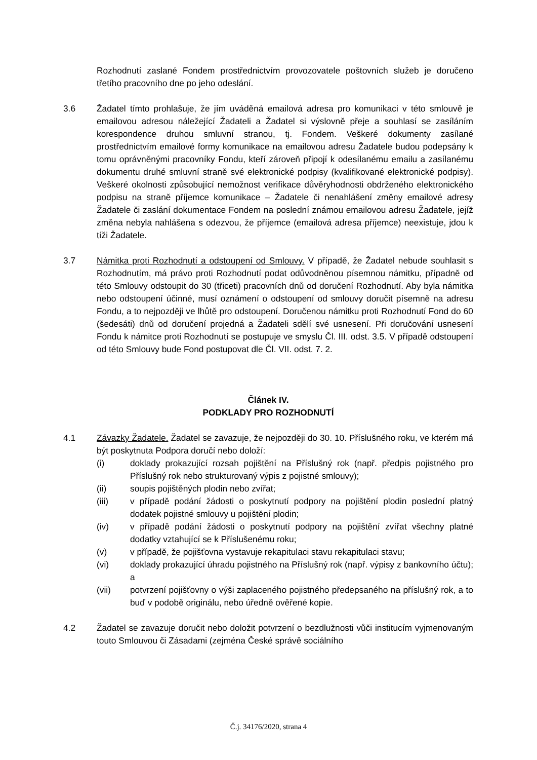Rozhodnutí zaslané Fondem prostřednictvím provozovatele poštovních služeb je doručeno třetího pracovního dne po jeho odeslání.
3.6 Žadatel tímto prohlašuje, že jím uváděná emailová adresa pro komunikaci v této smlouvě je emailovou adresou náležející Žadateli a Žadatel si výslovně přeje a souhlasí se zasíláním korespondence druhou smluvní stranou, tj. Fondem. Veškeré dokumenty zasílané prostřednictvím emailové formy komunikace na emailovou adresu Žadatele budou podepsány k tomu oprávněnými pracovníky Fondu, kteří zároveň připojí k odesílanému emailu a zasílanému dokumentu druhé smluvní straně své elektronické podpisy (kvalifikované elektronické podpisy). Veškeré okolnosti způsobující nemožnost verifikace důvěryhodnosti obdrženého elektronického podpisu na straně příjemce komunikace – Žadatele či nenahlášení změny emailové adresy Žadatele či zaslání dokumentace Fondem na poslední známou emailovou adresu Žadatele, jejíž změna nebyla nahlášena s odezvou, že příjemce (emailová adresa příjemce) neexistuje, jdou k tíži Žadatele.
3.7 Námitka proti Rozhodnutí a odstoupení od Smlouvy. V případě, že Žadatel nebude souhlasit s Rozhodnutím, má právo proti Rozhodnutí podat odůvodněnou písemnou námitku, případně od této Smlouvy odstoupit do 30 (třiceti) pracovních dnů od doručení Rozhodnutí. Aby byla námitka nebo odstoupení účinné, musí oznámení o odstoupení od smlouvy doručit písemně na adresu Fondu, a to nejpozději ve lhůtě pro odstoupení. Doručenou námitku proti Rozhodnutí Fond do 60 (šedesáti) dnů od doručení projedná a Žadateli sdělí své usnesení. Při doručování usnesení Fondu k námitce proti Rozhodnutí se postupuje ve smyslu Čl. III. odst. 3.5. V případě odstoupení od této Smlouvy bude Fond postupovat dle Čl. VII. odst. 7. 2.
Článek IV.
PODKLADY PRO ROZHODNUTÍ
4.1 Závazky Žadatele. Žadatel se zavazuje, že nejpozději do 30. 10. Příslušného roku, ve kterém má být poskytnuta Podpora doručí nebo doloží:
(i) doklady prokazující rozsah pojištění na Příslušný rok (např. předpis pojistného pro Příslušný rok nebo strukturovaný výpis z pojistné smlouvy);
(ii) soupis pojištěných plodin nebo zvířat;
(iii) v případě podání žádosti o poskytnutí podpory na pojištění plodin poslední platný dodatek pojistné smlouvy u pojištění plodin;
(iv) v případě podání žádosti o poskytnutí podpory na pojištění zvířat všechny platné dodatky vztahující se k Příslušenému roku;
(v) v případě, že pojišťovna vystavuje rekapitulaci stavu rekapitulaci stavu;
(vi) doklady prokazující úhradu pojistného na Příslušný rok (např. výpisy z bankovního účtu); a
(vii) potvrzení pojišťovny o výši zaplaceného pojistného předepsaného na příslušný rok, a to buď v podobě originálu, nebo úředně ověřené kopie.
4.2 Žadatel se zavazuje doručit nebo doložit potvrzení o bezdlužnosti vůči institucím vyjmenovaným touto Smlouvou či Zásadami (zejména České správě sociálního
Č.j. 34176/2020, strana 4